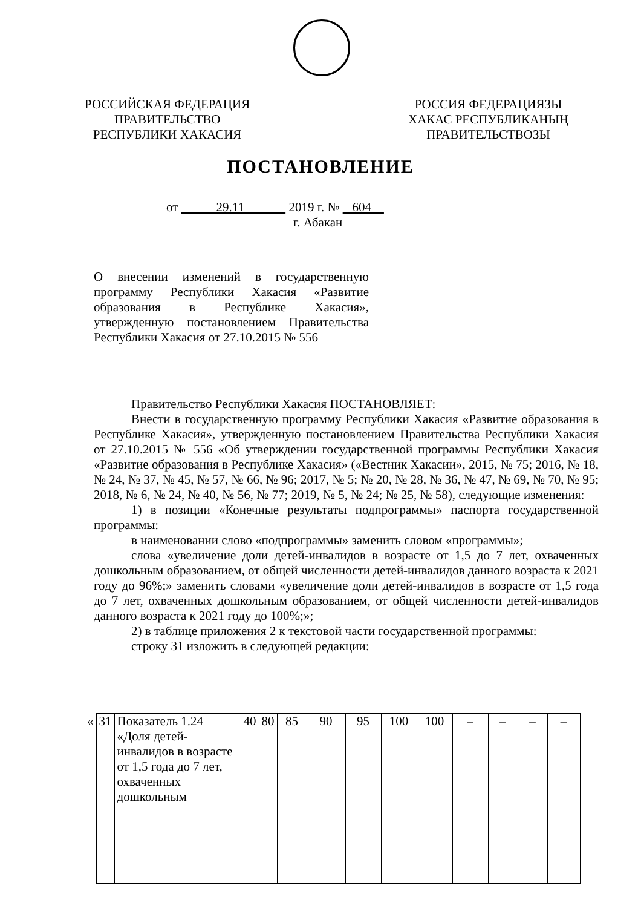РОССИЙСКАЯ ФЕДЕРАЦИЯ
ПРАВИТЕЛЬСТВО
РЕСПУБЛИКИ ХАКАСИЯ
РОССИЯ ФЕДЕРАЦИЯЗЫ
ХАКАС РЕСПУБЛИКАНЫҢ
ПРАВИТЕЛЬСТВОЗЫ
ПОСТАНОВЛЕНИЕ
от 29.11 2019 г. № 604
г. Абакан
О внесении изменений в государственную программу Республики Хакасия «Развитие образования в Республике Хакасия», утвержденную постановлением Правительства Республики Хакасия от 27.10.2015 № 556
Правительство Республики Хакасия ПОСТАНОВЛЯЕТ:
Внести в государственную программу Республики Хакасия «Развитие образования в Республике Хакасия», утвержденную постановлением Правительства Республики Хакасия от 27.10.2015 № 556 «Об утверждении государственной программы Республики Хакасия «Развитие образования в Республике Хакасия» («Вестник Хакасии», 2015, № 75; 2016, № 18, № 24, № 37, № 45, № 57, № 66, № 96; 2017, № 5; № 20, № 28, № 36, № 47, № 69, № 70, № 95; 2018, № 6, № 24, № 40, № 56, № 77; 2019, № 5, № 24; № 25, № 58), следующие изменения:
1) в позиции «Конечные результаты подпрограммы» паспорта государственной программы:
в наименовании слово «подпрограммы» заменить словом «программы»;
слова «увеличение доли детей-инвалидов в возрасте от 1,5 до 7 лет, охваченных дошкольным образованием, от общей численности детей-инвалидов данного возраста к 2021 году до 96%;» заменить словами «увеличение доли детей-инвалидов в возрасте от 1,5 года до 7 лет, охваченных дошкольным образованием, от общей численности детей-инвалидов данного возраста к 2021 году до 100%;»;
2) в таблице приложения 2 к текстовой части государственной программы:
строку 31 изложить в следующей редакции:
| « | 31 | Показатель 1.24 «Доля детей-инвалидов в возрасте от 1,5 года до 7 лет, охваченных дошкольным | 40 | 80 | 85 | 90 | 95 | 100 | 100 | – | – | – | – |